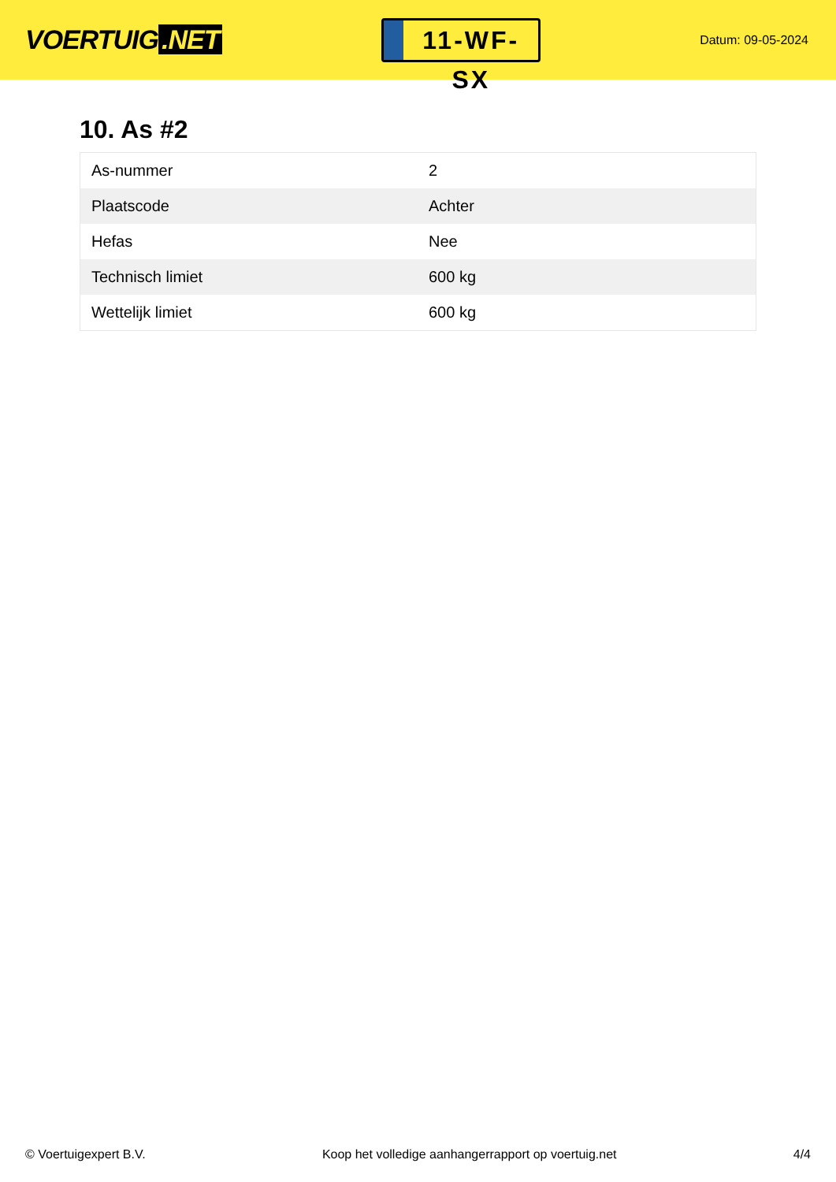VOERTUIG.NET
11-WF-SX
Datum: 09-05-2024
10. As #2
| As-nummer | 2 |
| Plaatscode | Achter |
| Hefas | Nee |
| Technisch limiet | 600 kg |
| Wettelijk limiet | 600 kg |
© Voertuigexpert B.V. Koop het volledige aanhangerrapport op voertuig.net 4/4